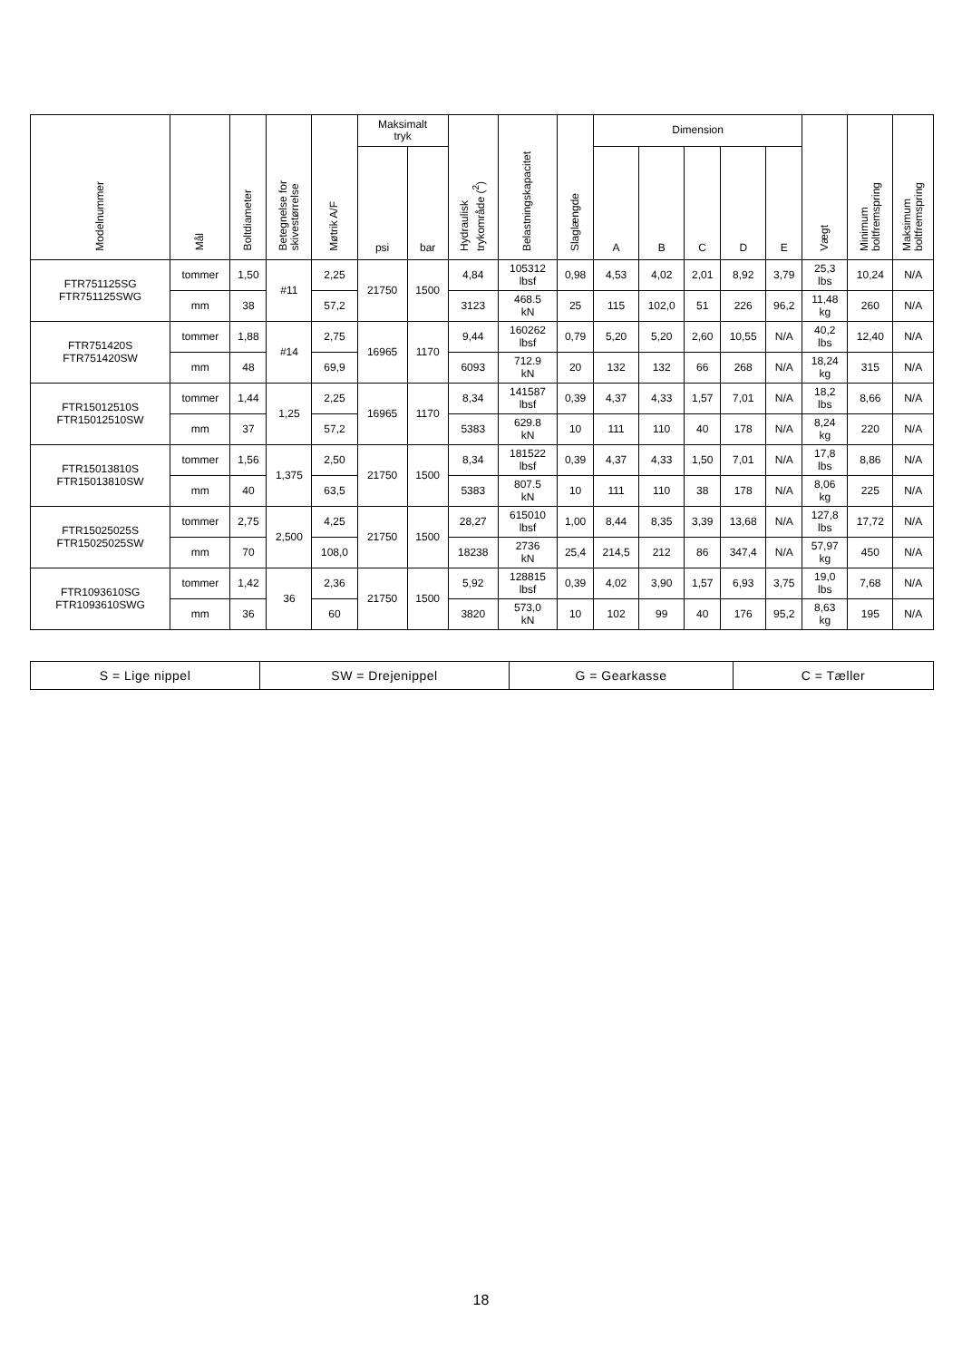| Modelnummer | Mål | Boltdiameter | Betegnelse for skivestørrelse | Møtrik A/F | Maksimalt tryk | | Hydraulisk trykområde (<sup>2</sup>) | Belastningskapacitet | Slaglængde | Dimension | | | | | Vægt | Minimum boltfremspring | Maksimum boltfremspring |
| --- | --- | --- | --- | --- | --- | --- | --- | --- | --- | --- | --- | --- | --- | --- | --- | --- | --- |
| | | | | | psi | bar | | | | A | B | C | D | E | | | |
| FTR751125SG FTR751125SWG | tommer | 1,50 | #11 | 2,25 | 21750 | 1500 | 4,84 | 105312 lbsf | 0,98 | 4,53 | 4,02 | 2,01 | 8,92 | 3,79 | 25,3 lbs | 10,24 | N/A |
| | mm | 38 | | 57,2 | | | 3123 | 468.5 kN | 25 | 115 | 102,0 | 51 | 226 | 96,2 | 11,48 kg | 260 | N/A |
| FTR751420S FTR751420SW | tommer | 1,88 | #14 | 2,75 | 16965 | 1170 | 9,44 | 160262 lbsf | 0,79 | 5,20 | 5,20 | 2,60 | 10,55 | N/A | 40,2 lbs | 12,40 | N/A |
| | mm | 48 | | 69,9 | | | 6093 | 712.9 kN | 20 | 132 | 132 | 66 | 268 | N/A | 18,24 kg | 315 | N/A |
| FTR15012510S FTR15012510SW | tommer | 1,44 | 1,25 | 2,25 | 16965 | 1170 | 8,34 | 141587 lbsf | 0,39 | 4,37 | 4,33 | 1,57 | 7,01 | N/A | 18,2 lbs | 8,66 | N/A |
| | mm | 37 | | 57,2 | | | 5383 | 629.8 kN | 10 | 111 | 110 | 40 | 178 | N/A | 8,24 kg | 220 | N/A |
| FTR15013810S FTR15013810SW | tommer | 1,56 | 1,375 | 2,50 | 21750 | 1500 | 8,34 | 181522 lbsf | 0,39 | 4,37 | 4,33 | 1,50 | 7,01 | N/A | 17,8 lbs | 8,86 | N/A |
| | mm | 40 | | 63,5 | | | 5383 | 807.5 kN | 10 | 111 | 110 | 38 | 178 | N/A | 8,06 kg | 225 | N/A |
| FTR15025025S FTR15025025SW | tommer | 2,75 | 2,500 | 4,25 | 21750 | 1500 | 28,27 | 615010 lbsf | 1,00 | 8,44 | 8,35 | 3,39 | 13,68 | N/A | 127,8 lbs | 17,72 | N/A |
| | mm | 70 | | 108,0 | | | 18238 | 2736 kN | 25,4 | 214,5 | 212 | 86 | 347,4 | N/A | 57,97 kg | 450 | N/A |
| FTR1093610SG FTR1093610SWG | tommer | 1,42 | 36 | 2,36 | 21750 | 1500 | 5,92 | 128815 lbsf | 0,39 | 4,02 | 3,90 | 1,57 | 6,93 | 3,75 | 19,0 lbs | 7,68 | N/A |
| | mm | 36 | | 60 | | | 3820 | 573,0 kN | 10 | 102 | 99 | 40 | 176 | 95,2 | 8,63 kg | 195 | N/A |
| S = Lige nippel | SW = Drejenippel | G = Gearkasse | C = Tæller |
18